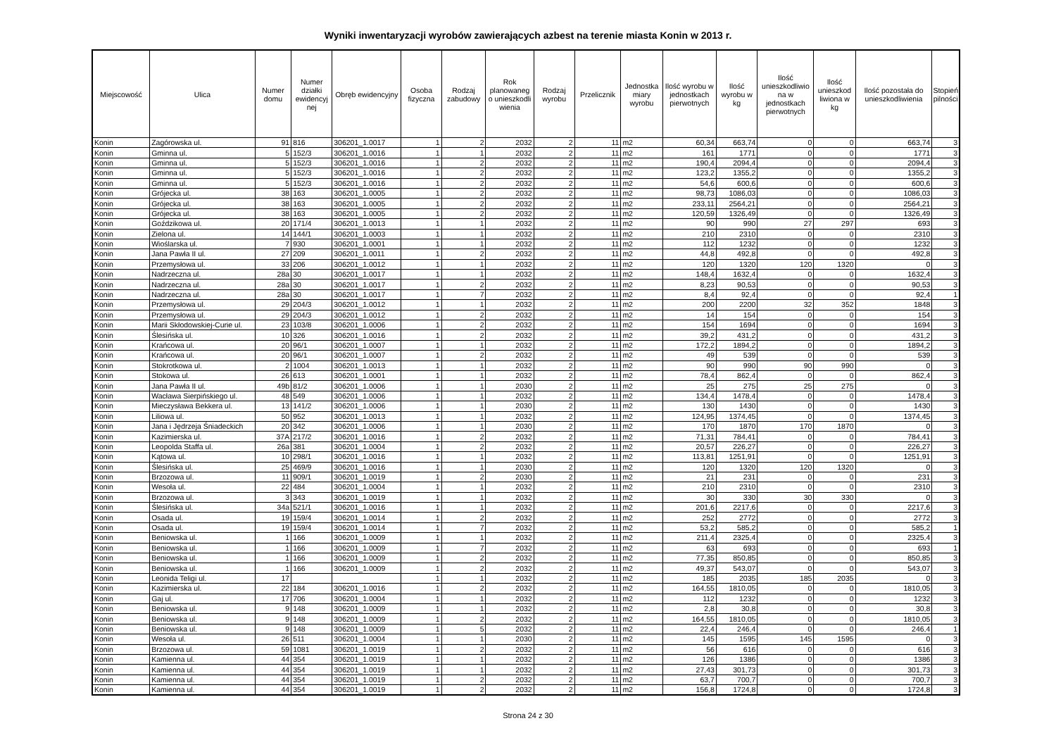Wyniki inwentaryzacji wyrobów zawierających azbest na terenie miasta Konin w 2013 r.
| Miejscowość | Ulica | Numer domu | Numer działki ewidencyj nej | Obręb ewidencyjny | Osoba fizyczna | Rodzaj zabudowy | Rok planowaneg o unieszkodli wienia | Rodzaj wyrobu | Przelicznik | Jednostka miary wyrobu | Ilość wyrobu w jednostkach pierwotnych | Ilość wyrobu w kg | Ilość unieszkodliwio na w jednostkach pierwotnych | Ilość unieszkod liwiona w kg | Ilość pozostała do unieszkodliwienia | Stopień pilności |
| --- | --- | --- | --- | --- | --- | --- | --- | --- | --- | --- | --- | --- | --- | --- | --- | --- |
| Konin | Zagórowska ul. | 91 | 816 | 306201_1.0017 | 1 | 2 | 2032 | 2 | 11 | m2 | 60,34 | 663,74 | 0 | 0 | 663,74 | 3 |
| Konin | Gminna ul. | 5 | 152/3 | 306201_1.0016 | 1 | 1 | 2032 | 2 | 11 | m2 | 161 | 1771 | 0 | 0 | 1771 | 3 |
| Konin | Gminna ul. | 5 | 152/3 | 306201_1.0016 | 1 | 2 | 2032 | 2 | 11 | m2 | 190,4 | 2094,4 | 0 | 0 | 2094,4 | 3 |
| Konin | Gminna ul. | 5 | 152/3 | 306201_1.0016 | 1 | 2 | 2032 | 2 | 11 | m2 | 123,2 | 1355,2 | 0 | 0 | 1355,2 | 3 |
| Konin | Gminna ul. | 5 | 152/3 | 306201_1.0016 | 1 | 2 | 2032 | 2 | 11 | m2 | 54,6 | 600,6 | 0 | 0 | 600,6 | 3 |
| Konin | Grójecka ul. | 38 | 163 | 306201_1.0005 | 1 | 2 | 2032 | 2 | 11 | m2 | 98,73 | 1086,03 | 0 | 0 | 1086,03 | 3 |
| Konin | Grójecka ul. | 38 | 163 | 306201_1.0005 | 1 | 2 | 2032 | 2 | 11 | m2 | 233,11 | 2564,21 | 0 | 0 | 2564,21 | 3 |
| Konin | Grójecka ul. | 38 | 163 | 306201_1.0005 | 1 | 2 | 2032 | 2 | 11 | m2 | 120,59 | 1326,49 | 0 | 0 | 1326,49 | 3 |
| Konin | Goździkowa ul. | 20 | 171/4 | 306201_1.0013 | 1 | 1 | 2032 | 2 | 11 | m2 | 90 | 990 | 27 | 297 | 693 | 3 |
| Konin | Zielona ul. | 14 | 144/1 | 306201_1.0003 | 1 | 1 | 2032 | 2 | 11 | m2 | 210 | 2310 | 0 | 0 | 2310 | 3 |
| Konin | Wioślarska ul. | 7 | 930 | 306201_1.0001 | 1 | 1 | 2032 | 2 | 11 | m2 | 112 | 1232 | 0 | 0 | 1232 | 3 |
| Konin | Jana Pawła II ul. | 27 | 209 | 306201_1.0011 | 1 | 2 | 2032 | 2 | 11 | m2 | 44,8 | 492,8 | 0 | 0 | 492,8 | 3 |
| Konin | Przemysłowa ul. | 33 | 206 | 306201_1.0012 | 1 | 1 | 2032 | 2 | 11 | m2 | 120 | 1320 | 120 | 1320 | 0 | 3 |
| Konin | Nadrzeczna ul. | 28a | 30 | 306201_1.0017 | 1 | 1 | 2032 | 2 | 11 | m2 | 148,4 | 1632,4 | 0 | 0 | 1632,4 | 3 |
| Konin | Nadrzeczna ul. | 28a | 30 | 306201_1.0017 | 1 | 2 | 2032 | 2 | 11 | m2 | 8,23 | 90,53 | 0 | 0 | 90,53 | 3 |
| Konin | Nadrzeczna ul. | 28a | 30 | 306201_1.0017 | 1 | 7 | 2032 | 2 | 11 | m2 | 8,4 | 92,4 | 0 | 0 | 92,4 | 1 |
| Konin | Przemysłowa ul. | 29 | 204/3 | 306201_1.0012 | 1 | 1 | 2032 | 2 | 11 | m2 | 200 | 2200 | 32 | 352 | 1848 | 3 |
| Konin | Przemysłowa ul. | 29 | 204/3 | 306201_1.0012 | 1 | 2 | 2032 | 2 | 11 | m2 | 14 | 154 | 0 | 0 | 154 | 3 |
| Konin | Marii Skłodowskiej-Curie ul. | 23 | 103/8 | 306201_1.0006 | 1 | 2 | 2032 | 2 | 11 | m2 | 154 | 1694 | 0 | 0 | 1694 | 3 |
| Konin | Ślesińska ul. | 10 | 326 | 306201_1.0016 | 1 | 2 | 2032 | 2 | 11 | m2 | 39,2 | 431,2 | 0 | 0 | 431,2 | 3 |
| Konin | Krańcowa ul. | 20 | 96/1 | 306201_1.0007 | 1 | 1 | 2032 | 2 | 11 | m2 | 172,2 | 1894,2 | 0 | 0 | 1894,2 | 3 |
| Konin | Krańcowa ul. | 20 | 96/1 | 306201_1.0007 | 1 | 2 | 2032 | 2 | 11 | m2 | 49 | 539 | 0 | 0 | 539 | 3 |
| Konin | Stokrotkowa ul. | 2 | 1004 | 306201_1.0013 | 1 | 1 | 2032 | 2 | 11 | m2 | 90 | 990 | 90 | 990 | 0 | 3 |
| Konin | Stokowa ul. | 26 | 613 | 306201_1.0001 | 1 | 1 | 2032 | 2 | 11 | m2 | 78,4 | 862,4 | 0 | 0 | 862,4 | 3 |
| Konin | Jana Pawła II ul. | 49b | 81/2 | 306201_1.0006 | 1 | 1 | 2030 | 2 | 11 | m2 | 25 | 275 | 25 | 275 | 0 | 3 |
| Konin | Wacława Sierpińskiego ul. | 48 | 549 | 306201_1.0006 | 1 | 1 | 2032 | 2 | 11 | m2 | 134,4 | 1478,4 | 0 | 0 | 1478,4 | 3 |
| Konin | Mieczysława Bekkera ul. | 13 | 141/2 | 306201_1.0006 | 1 | 1 | 2030 | 2 | 11 | m2 | 130 | 1430 | 0 | 0 | 1430 | 3 |
| Konin | Liliowa ul. | 50 | 952 | 306201_1.0013 | 1 | 1 | 2032 | 2 | 11 | m2 | 124,95 | 1374,45 | 0 | 0 | 1374,45 | 3 |
| Konin | Jana i Jędrzeja Śniadeckich | 20 | 342 | 306201_1.0006 | 1 | 1 | 2030 | 2 | 11 | m2 | 170 | 1870 | 170 | 1870 | 0 | 3 |
| Konin | Kazimierska ul. | 37A | 217/2 | 306201_1.0016 | 1 | 2 | 2032 | 2 | 11 | m2 | 71,31 | 784,41 | 0 | 0 | 784,41 | 3 |
| Konin | Leopolda Staffa ul. | 26a | 381 | 306201_1.0004 | 1 | 2 | 2032 | 2 | 11 | m2 | 20,57 | 226,27 | 0 | 0 | 226,27 | 3 |
| Konin | Kątowa ul. | 10 | 298/1 | 306201_1.0016 | 1 | 1 | 2032 | 2 | 11 | m2 | 113,81 | 1251,91 | 0 | 0 | 1251,91 | 3 |
| Konin | Ślesińska ul. | 25 | 469/9 | 306201_1.0016 | 1 | 1 | 2030 | 2 | 11 | m2 | 120 | 1320 | 120 | 1320 | 0 | 3 |
| Konin | Brzozowa ul. | 11 | 909/1 | 306201_1.0019 | 1 | 2 | 2030 | 2 | 11 | m2 | 21 | 231 | 0 | 0 | 231 | 3 |
| Konin | Wesoła ul. | 22 | 484 | 306201_1.0004 | 1 | 1 | 2032 | 2 | 11 | m2 | 210 | 2310 | 0 | 0 | 2310 | 3 |
| Konin | Brzozowa ul. | 3 | 343 | 306201_1.0019 | 1 | 1 | 2032 | 2 | 11 | m2 | 30 | 330 | 30 | 330 | 0 | 3 |
| Konin | Ślesińska ul. | 34a | 521/1 | 306201_1.0016 | 1 | 1 | 2032 | 2 | 11 | m2 | 201,6 | 2217,6 | 0 | 0 | 2217,6 | 3 |
| Konin | Osada ul. | 19 | 159/4 | 306201_1.0014 | 1 | 2 | 2032 | 2 | 11 | m2 | 252 | 2772 | 0 | 0 | 2772 | 3 |
| Konin | Osada ul. | 19 | 159/4 | 306201_1.0014 | 1 | 7 | 2032 | 2 | 11 | m2 | 53,2 | 585,2 | 0 | 0 | 585,2 | 1 |
| Konin | Beniowska ul. | 1 | 166 | 306201_1.0009 | 1 | 1 | 2032 | 2 | 11 | m2 | 211,4 | 2325,4 | 0 | 0 | 2325,4 | 3 |
| Konin | Beniowska ul. | 1 | 166 | 306201_1.0009 | 1 | 7 | 2032 | 2 | 11 | m2 | 63 | 693 | 0 | 0 | 693 | 1 |
| Konin | Beniowska ul. | 1 | 166 | 306201_1.0009 | 1 | 2 | 2032 | 2 | 11 | m2 | 77,35 | 850,85 | 0 | 0 | 850,85 | 3 |
| Konin | Beniowska ul. | 1 | 166 | 306201_1.0009 | 1 | 2 | 2032 | 2 | 11 | m2 | 49,37 | 543,07 | 0 | 0 | 543,07 | 3 |
| Konin | Leonida Teligi ul. | 17 | | | 1 | 1 | 2032 | 2 | 11 | m2 | 185 | 2035 | 185 | 2035 | 0 | 3 |
| Konin | Kazimierska ul. | 22 | 184 | 306201_1.0016 | 1 | 2 | 2032 | 2 | 11 | m2 | 164,55 | 1810,05 | 0 | 0 | 1810,05 | 3 |
| Konin | Gaj ul. | 17 | 706 | 306201_1.0004 | 1 | 1 | 2032 | 2 | 11 | m2 | 112 | 1232 | 0 | 0 | 1232 | 3 |
| Konin | Beniowska ul. | 9 | 148 | 306201_1.0009 | 1 | 1 | 2032 | 2 | 11 | m2 | 2,8 | 30,8 | 0 | 0 | 30,8 | 3 |
| Konin | Beniowska ul. | 9 | 148 | 306201_1.0009 | 1 | 2 | 2032 | 2 | 11 | m2 | 164,55 | 1810,05 | 0 | 0 | 1810,05 | 3 |
| Konin | Beniowska ul. | 9 | 148 | 306201_1.0009 | 1 | 5 | 2032 | 2 | 11 | m2 | 22,4 | 246,4 | 0 | 0 | 246,4 | 1 |
| Konin | Wesoła ul. | 26 | 511 | 306201_1.0004 | 1 | 1 | 2030 | 2 | 11 | m2 | 145 | 1595 | 145 | 1595 | 0 | 3 |
| Konin | Brzozowa ul. | 59 | 1081 | 306201_1.0019 | 1 | 2 | 2032 | 2 | 11 | m2 | 56 | 616 | 0 | 0 | 616 | 3 |
| Konin | Kamienna ul. | 44 | 354 | 306201_1.0019 | 1 | 1 | 2032 | 2 | 11 | m2 | 126 | 1386 | 0 | 0 | 1386 | 3 |
| Konin | Kamienna ul. | 44 | 354 | 306201_1.0019 | 1 | 1 | 2032 | 2 | 11 | m2 | 27,43 | 301,73 | 0 | 0 | 301,73 | 3 |
| Konin | Kamienna ul. | 44 | 354 | 306201_1.0019 | 1 | 2 | 2032 | 2 | 11 | m2 | 63,7 | 700,7 | 0 | 0 | 700,7 | 3 |
| Konin | Kamienna ul. | 44 | 354 | 306201_1.0019 | 1 | 2 | 2032 | 2 | 11 | m2 | 156,8 | 1724,8 | 0 | 0 | 1724,8 | 3 |
Strona 24 z 30